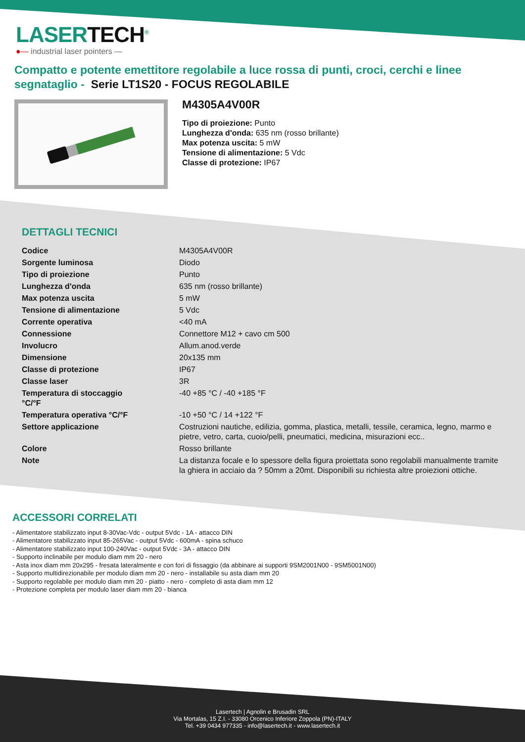LASERTECH<sup>®</sup>
●— industrial laser pointers —
Compatto e potente emettitore regolabile a luce rossa di punti, croci, cerchi e linee segnataglio - Serie LT1S20 - FOCUS REGOLABILE
M4305A4V00R
Tipo di proiezione: Punto
Lunghezza d'onda: 635 nm (rosso brillante)
Max potenza uscita: 5 mW
Tensione di alimentazione: 5 Vdc
Classe di protezione: IP67
DETTAGLI TECNICI
| Codice | M4305A4V00R |
| Sorgente luminosa | Diodo |
| Tipo di proiezione | Punto |
| Lunghezza d'onda | 635 nm (rosso brillante) |
| Max potenza uscita | 5 mW |
| Tensione di alimentazione | 5 Vdc |
| Corrente operativa | <40 mA |
| Connessione | Connettore M12 + cavo cm 500 |
| Involucro | Allum.anod.verde |
| Dimensione | 20x135 mm |
| Classe di protezione | IP67 |
| Classe laser | 3R |
| Temperatura di stoccaggio °C/°F | -40 +85 °C / -40 +185 °F |
| Temperatura operativa °C/°F | -10 +50 °C / 14 +122 °F |
| Settore applicazione | Costruzioni nautiche, edilizia, gomma, plastica, metalli, tessile, ceramica, legno, marmo e pietre, vetro, carta, cuoio/pelli, pneumatici, medicina, misurazioni ecc.. |
| Colore | Rosso brillante |
| Note | La distanza focale e lo spessore della figura proiettata sono regolabili manualmente tramite la ghiera in acciaio da ? 50mm a 20mt. Disponibili su richiesta altre proiezioni ottiche. |
ACCESSORI CORRELATI
- Alimentatore stabilizzato input 8-30Vac-Vdc - output 5Vdc - 1A - attacco DIN
- Alimentatore stabilizzato input 85-265Vac - output 5Vdc - 600mA - spina schuco
- Alimentatore stabilizzato input 100-240Vac - output 5Vdc - 3A - attacco DIN
- Supporto inclinabile per modulo diam mm 20 - nero
- Asta inox diam mm 20x295 - fresata lateralmente e con fori di fissaggio (da abbinare ai supporti 9SM2001N00 - 9SM5001N00)
- Supporto multidirezionabile per modulo diam mm 20 - nero - installabile su asta diam mm 20
- Supporto regolabile per modulo diam mm 20 - piatto - nero - completo di asta diam mm 12
- Protezione completa per modulo laser diam mm 20 - bianca
Lasertech | Agnolin e Brusadin SRL
Via Mortalas, 15 Z.I. - 33080 Orcenico Inferiore Zoppola (PN)-ITALY
Tel. +39 0434 977335 - info@lasertech.it - www.lasertech.it